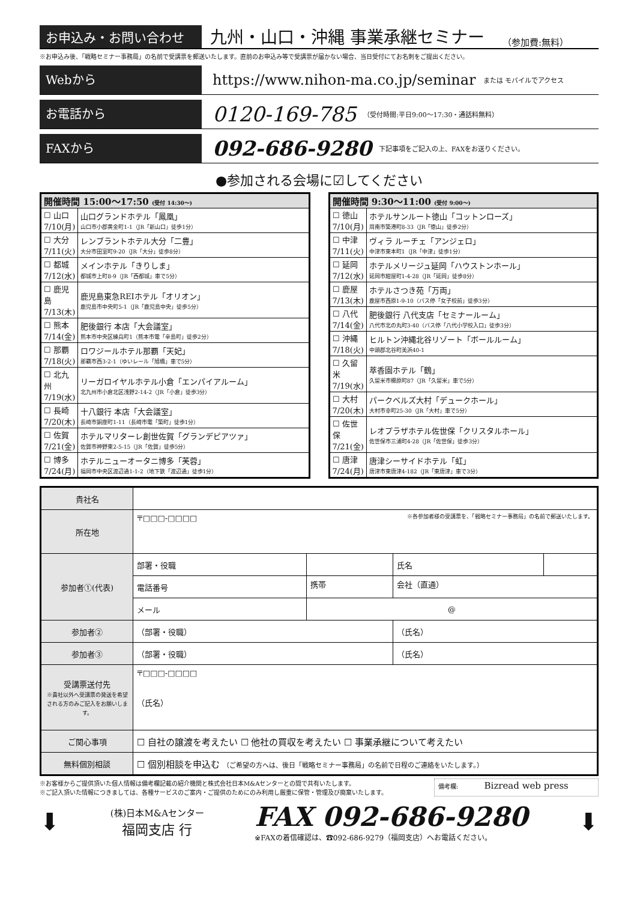お申込み・お問い合わせ
九州・山口・沖縄 事業承継セミナー
（参加費:無料）
※お申込み後、「戦略セミナー事務局」の名前で受講票を郵送いたします。直前のお申込み等で受講票が届かない場合、当日受付にてお名刺をご提出ください。
Webから
https://www.nihon-ma.co.jp/seminar
または モバイルでアクセス
お電話から
0120-169-785
（受付時間:平日9:00～17:30・通話料無料）
FAXから
092-686-9280
下記事項をご記入の上、FAXをお送りください。
●参加される会場に☑してください
| 開催時間 15:00～17:50 (受付 14:30～) | |
| --- | --- |
| ☐ 山口 7/10(月) | 山口グランドホテル「鳳凰」 山口市小郡黄金町1-1（JR「新山口」徒歩1分） |
| ☐ 大分 7/11(火) | レンブラントホテル大分「二豊」 大分市田室町9-20（JR「大分」徒歩8分） |
| ☐ 都城 7/12(水) | メインホテル「きりしま」 都城市上町8-9（JR「西都城」車で5分） |
| ☐ 鹿児島 7/13(木) | 鹿児島東急REIホテル「オリオン」 鹿児島市中央町5-1（JR「鹿児島中央」徒歩5分） |
| ☐ 熊本 7/14(金) | 肥後銀行 本店「大会議室」 熊本市中央区練兵町1（熊本市電「辛島町」徒歩2分） |
| ☐ 那覇 7/18(火) | ロワジールホテル那覇「天妃」 那覇市西3-2-1（ゆいレール「旭橋」車で5分） |
| ☐ 北九州 7/19(水) | リーガロイヤルホテル小倉「エンパイアルーム」 北九州市小倉北区浅野2-14-2（JR「小倉」徒歩3分） |
| ☐ 長崎 7/20(木) | 十八銀行 本店「大会議室」 長崎市銅座町1-11（長崎市電「築町」徒歩1分） |
| ☐ 佐賀 7/21(金) | ホテルマリターレ創世佐賀「グランデピアツァ」 佐賀市神野東2-5-15（JR「佐賀」徒歩5分） |
| ☐ 博多 7/24(月) | ホテルニューオータニ博多「芙蓉」 福岡市中央区渡辺通1-1-2（地下鉄「渡辺通」徒歩1分） |
| 開催時間 9:30～11:00 (受付 9:00～) | |
| --- | --- |
| ☐ 徳山 7/10(月) | ホテルサンルート徳山「コットンローズ」 周南市築港町8-33（JR「徳山」徒歩2分） |
| ☐ 中津 7/11(火) | ヴィラ ルーチェ「アンジェロ」 中津市東本町1（JR「中津」徒歩1分） |
| ☐ 延岡 7/12(水) | ホテルメリージュ延岡「ハウストンホール」 延岡市紺屋町1-4-28（JR「延岡」徒歩8分） |
| ☐ 鹿屋 7/13(木) | ホテルさつき苑「万両」 鹿屋市西原1-9-10（バス停「女子校前」徒歩3分） |
| ☐ 八代 7/14(金) | 肥後銀行 八代支店「セミナールーム」 八代市北の丸町3-40（バス停「八代小学校入口」徒歩3分） |
| ☐ 沖縄 7/18(火) | ヒルトン沖縄北谷リゾート「ボールルーム」 中頭郡北谷町美浜40-1 |
| ☐ 久留米 7/19(水) | 萃香園ホテル「鶴」 久留米市櫛原町87（JR「久留米」車で5分） |
| ☐ 大村 7/20(木) | パークベルズ大村「デュークホール」 大村市幸町25-30（JR「大村」車で5分） |
| ☐ 佐世保 7/21(金) | レオプラザホテル佐世保「クリスタルホール」 佐世保市三浦町4-28（JR「佐世保」徒歩3分） |
| ☐ 唐津 7/24(月) | 唐津シーサイドホテル「虹」 唐津市東唐津4-182（JR「東唐津」車で3分） |
| 貴社名 | | | | |
| 所在地 | 〒□□□-□□□□ ※各参加者様の受講票を、「戦略セミナー事務局」の名前で郵送いたします。 | | | |
| 参加者①(代表) | 部署・役職 | | 氏名 | |
| | 電話番号 | 携帯 | 会社（直通） | |
| | メール | @ | | |
| 参加者② | （部署・役職） | | （氏名） | |
| 参加者③ | （部署・役職） | | （氏名） | |
| 受講票送付先 ※貴社以外へ受講票の発送を希望される方のみご記入をお願いします。 | 〒□□□-□□□□ （氏名） | | | |
| ご関心事項 | ☐ 自社の譲渡を考えたい ☐ 他社の買収を考えたい ☐ 事業承継について考えたい | | | |
| 無料個別相談 | ☐ 個別相談を申込む （ご希望の方へは、後日「戦略セミナー事務局」の名前で日程のご連絡をいたします。） | | | |
※お客様からご提供頂いた個人情報は備考欄記載の紹介機関と株式会社日本M&Aセンターとの間で共有いたします。
※ご記入頂いた情報につきましては、各種サービスのご案内・ご提供のためにのみ利用し厳重に保管・管理及び廃棄いたします。
備考欄: Bizread web press
⬇
(株)日本M&Aセンター
福岡支店 行
FAX 092-686-9280
※FAXの着信確認は、☎092-686-9279（福岡支店）へお電話ください。
⬇